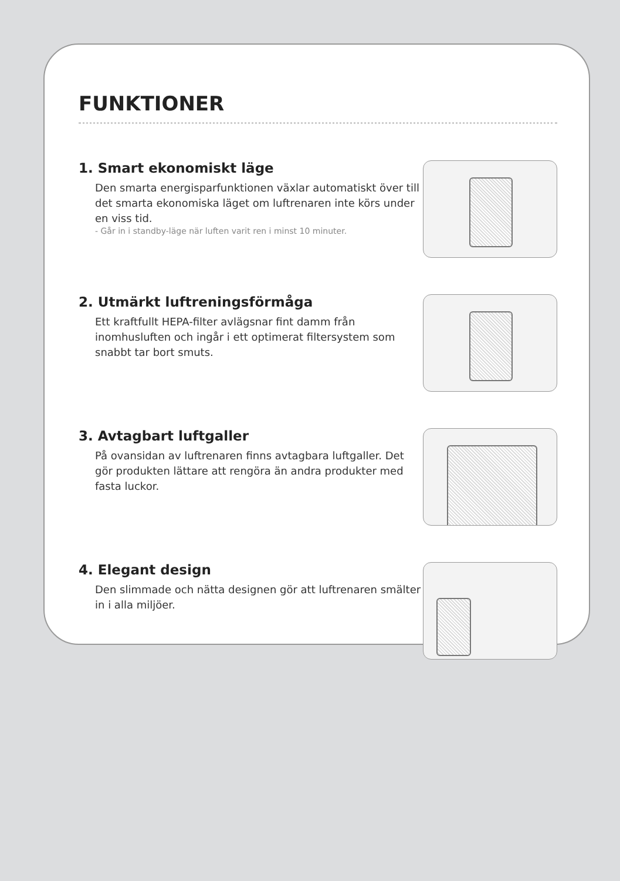FUNKTIONER
1. Smart ekonomiskt läge
Den smarta energisparfunktionen växlar automatiskt över till det smarta ekonomiska läget om luftrenaren inte körs under en viss tid.
- Går in i standby-läge när luften varit ren i minst 10 minuter.
2. Utmärkt luftreningsförmåga
Ett kraftfullt HEPA-filter avlägsnar fint damm från inomhusluften och ingår i ett optimerat filtersystem som snabbt tar bort smuts.
3. Avtagbart luftgaller
På ovansidan av luftrenaren finns avtagbara luftgaller. Det gör produkten lättare att rengöra än andra produkter med fasta luckor.
4. Elegant design
Den slimmade och nätta designen gör att luftrenaren smälter in i alla miljöer.